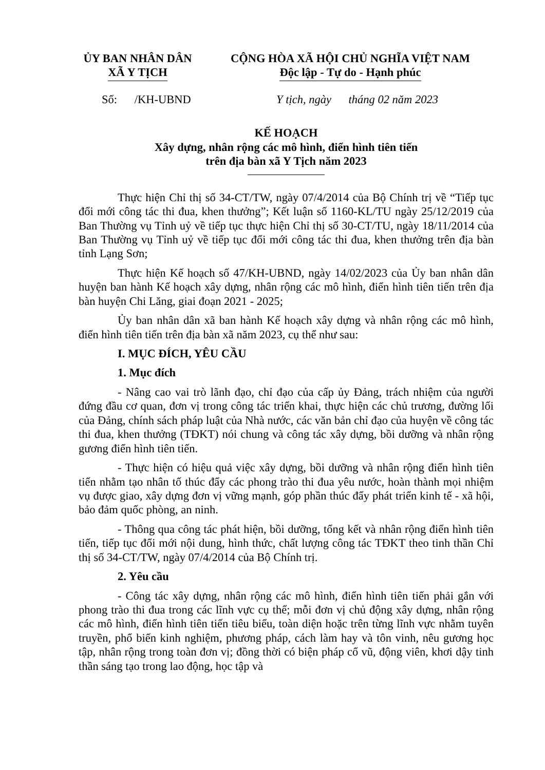ỦY BAN NHÂN DÂN
XÃ Y TỊCH
CỘNG HÒA XÃ HỘI CHỦ NGHĨA VIỆT NAM
Độc lập - Tự do - Hạnh phúc
Số: /KH-UBND Y tịch, ngày tháng 02 năm 2023
KẾ HOẠCH
Xây dựng, nhân rộng các mô hình, điển hình tiên tiến
trên địa bàn xã Y Tịch năm 2023
Thực hiện Chỉ thị số 34-CT/TW, ngày 07/4/2014 của Bộ Chính trị về “Tiếp tục đổi mới công tác thi đua, khen thưởng”; Kết luận số 1160-KL/TU ngày 25/12/2019 của Ban Thường vụ Tỉnh uỷ về tiếp tục thực hiện Chỉ thị số 30-CT/TU, ngày 18/11/2014 của Ban Thường vụ Tỉnh uỷ về tiếp tục đổi mới công tác thi đua, khen thưởng trên địa bàn tỉnh Lạng Sơn;
Thực hiện Kế hoạch số 47/KH-UBND, ngày 14/02/2023 của Ủy ban nhân dân huyện ban hành Kế hoạch xây dựng, nhân rộng các mô hình, điển hình tiên tiến trên địa bàn huyện Chi Lăng, giai đoạn 2021 - 2025;
Ủy ban nhân dân xã ban hành Kế hoạch xây dựng và nhân rộng các mô hình, điển hình tiên tiến trên địa bàn xã năm 2023, cụ thể như sau:
I. MỤC ĐÍCH, YÊU CẦU
1. Mục đích
- Nâng cao vai trò lãnh đạo, chỉ đạo của cấp ủy Đảng, trách nhiệm của người đứng đầu cơ quan, đơn vị trong công tác triển khai, thực hiện các chủ trương, đường lối của Đảng, chính sách pháp luật của Nhà nước, các văn bản chỉ đạo của huyện về công tác thi đua, khen thưởng (TĐKT) nói chung và công tác xây dựng, bồi dưỡng và nhân rộng gương điển hình tiên tiến.
- Thực hiện có hiệu quả việc xây dựng, bồi dưỡng và nhân rộng điển hình tiên tiến nhằm tạo nhân tố thúc đẩy các phong trào thi đua yêu nước, hoàn thành mọi nhiệm vụ được giao, xây dựng đơn vị vững mạnh, góp phần thúc đẩy phát triển kinh tế - xã hội, bảo đảm quốc phòng, an ninh.
- Thông qua công tác phát hiện, bồi dưỡng, tổng kết và nhân rộng điển hình tiên tiến, tiếp tục đổi mới nội dung, hình thức, chất lượng công tác TĐKT theo tinh thần Chỉ thị số 34-CT/TW, ngày 07/4/2014 của Bộ Chính trị.
2. Yêu cầu
- Công tác xây dựng, nhân rộng các mô hình, điển hình tiên tiến phải gắn với phong trào thi đua trong các lĩnh vực cụ thể; mỗi đơn vị chủ động xây dựng, nhân rộng các mô hình, điển hình tiên tiến tiêu biểu, toàn diện hoặc trên từng lĩnh vực nhằm tuyên truyền, phổ biến kinh nghiệm, phương pháp, cách làm hay và tôn vinh, nêu gương học tập, nhân rộng trong toàn đơn vị; đồng thời có biện pháp cổ vũ, động viên, khơi dậy tinh thần sáng tạo trong lao động, học tập và